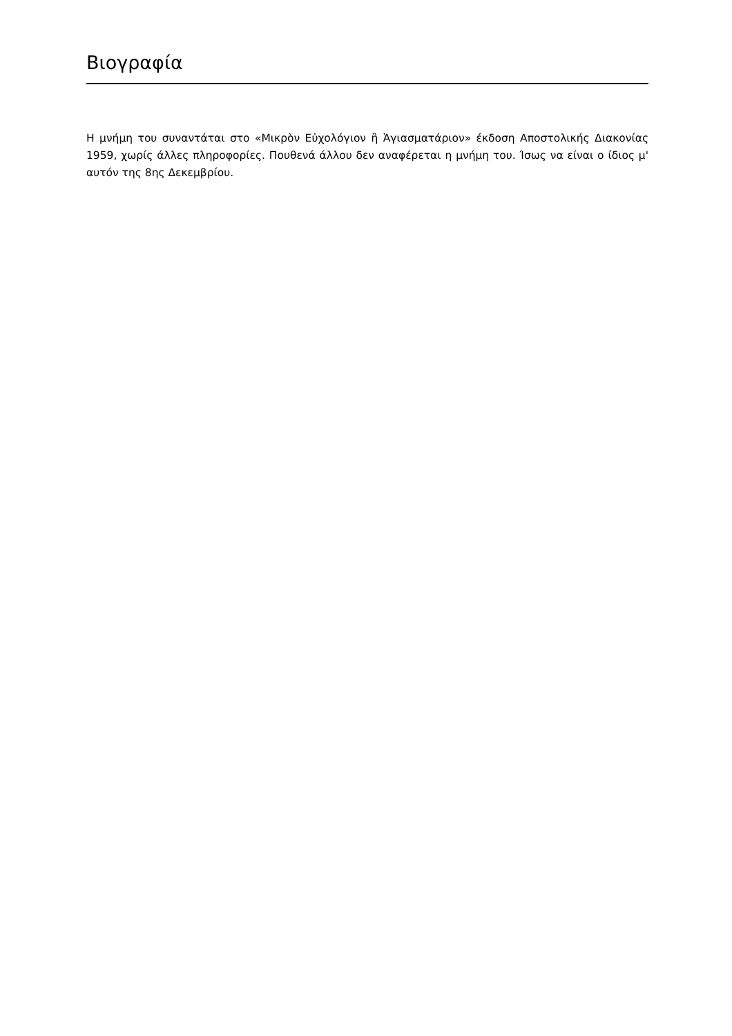Βιογραφία
Η μνήμη του συναντάται στο «Μικρὸν Εὐχολόγιον ἢ Ἁγιασματάριον» έκδοση Αποστολικής Διακονίας 1959, χωρίς άλλες πληροφορίες. Πουθενά άλλου δεν αναφέρεται η μνήμη του. Ίσως να είναι ο ίδιος μ' αυτόν της 8ης Δεκεμβρίου.